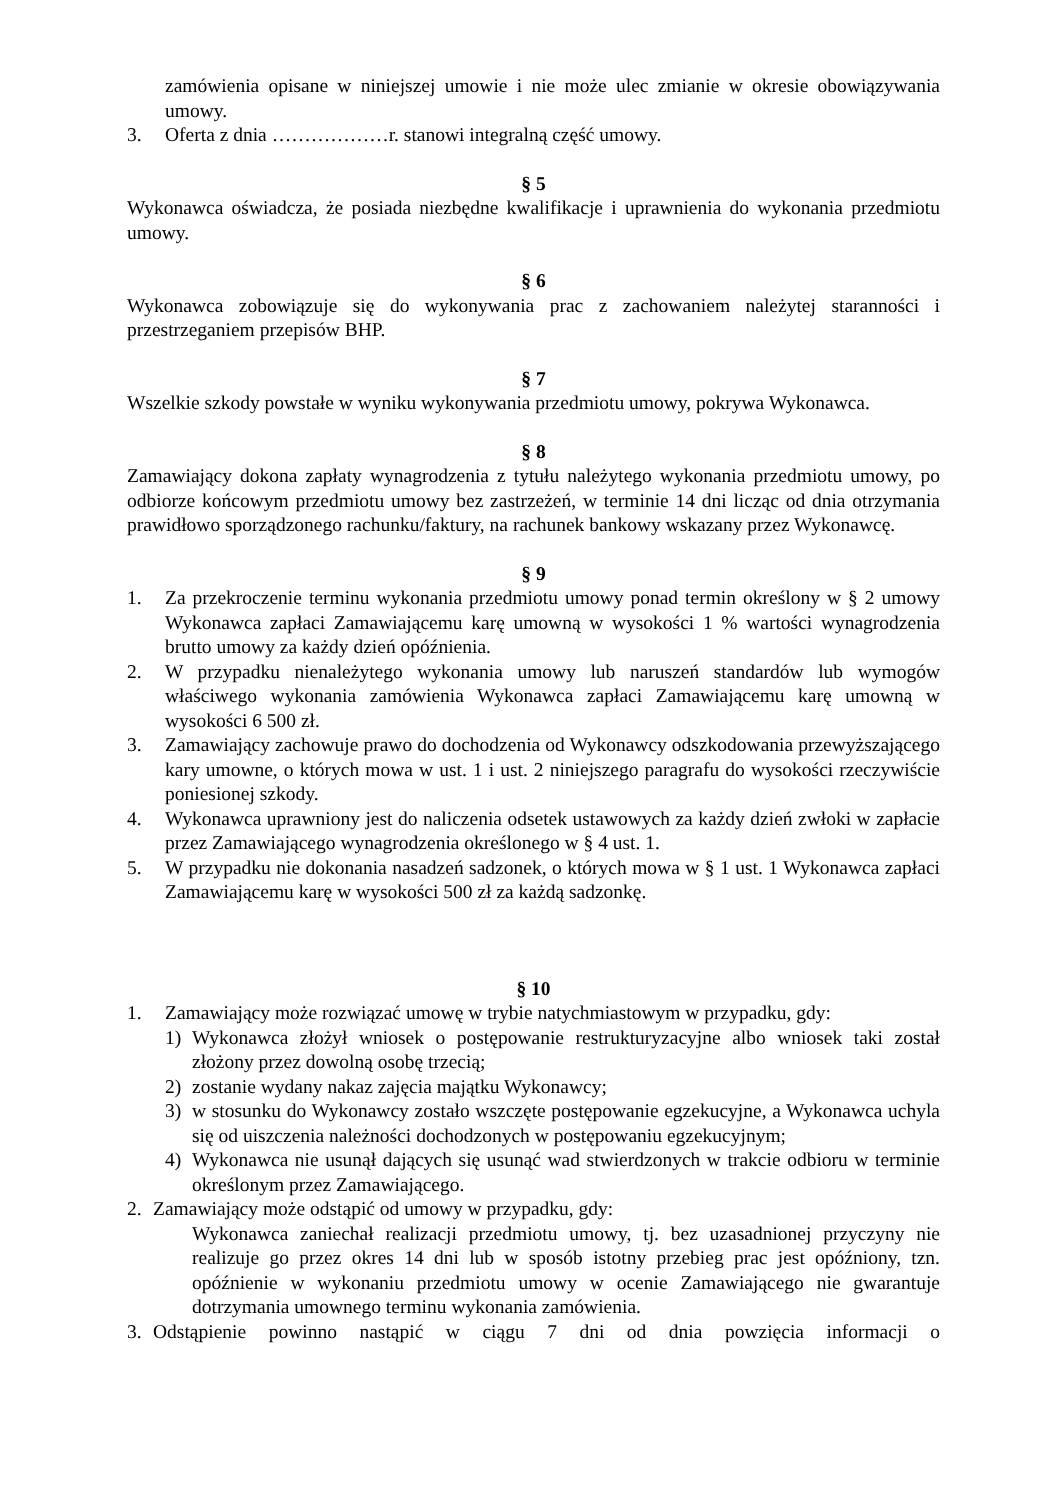zamówienia opisane w niniejszej umowie i nie może ulec zmianie w okresie obowiązywania umowy.
3. Oferta z dnia ………………r. stanowi integralną część umowy.
§ 5
Wykonawca oświadcza, że posiada niezbędne kwalifikacje i uprawnienia do wykonania przedmiotu umowy.
§ 6
Wykonawca zobowiązuje się do wykonywania prac z zachowaniem należytej staranności i przestrzeganiem przepisów BHP.
§ 7
Wszelkie szkody powstałe w wyniku wykonywania przedmiotu umowy, pokrywa Wykonawca.
§ 8
Zamawiający dokona zapłaty wynagrodzenia z tytułu należytego wykonania przedmiotu umowy, po odbiorze końcowym przedmiotu umowy bez zastrzeżeń, w terminie 14 dni licząc od dnia otrzymania prawidłowo sporządzonego rachunku/faktury, na rachunek bankowy wskazany przez Wykonawcę.
§ 9
1. Za przekroczenie terminu wykonania przedmiotu umowy ponad termin określony w § 2 umowy Wykonawca zapłaci Zamawiającemu karę umowną w wysokości 1 % wartości wynagrodzenia brutto umowy za każdy dzień opóźnienia.
2. W przypadku nienależytego wykonania umowy lub naruszeń standardów lub wymogów właściwego wykonania zamówienia Wykonawca zapłaci Zamawiającemu karę umowną w wysokości 6 500 zł.
3. Zamawiający zachowuje prawo do dochodzenia od Wykonawcy odszkodowania przewyższającego kary umowne, o których mowa w ust. 1 i ust. 2 niniejszego paragrafu do wysokości rzeczywiście poniesionej szkody.
4. Wykonawca uprawniony jest do naliczenia odsetek ustawowych za każdy dzień zwłoki w zapłacie przez Zamawiającego wynagrodzenia określonego w § 4 ust. 1.
5. W przypadku nie dokonania nasadzeń sadzonek, o których mowa w § 1 ust. 1 Wykonawca zapłaci Zamawiającemu karę w wysokości 500 zł za każdą sadzonkę.
§ 10
1. Zamawiający może rozwiązać umowę w trybie natychmiastowym w przypadku, gdy:
1) Wykonawca złożył wniosek o postępowanie restrukturyzacyjne albo wniosek taki został złożony przez dowolną osobę trzecią;
2) zostanie wydany nakaz zajęcia majątku Wykonawcy;
3) w stosunku do Wykonawcy zostało wszczęte postępowanie egzekucyjne, a Wykonawca uchyla się od uiszczenia należności dochodzonych w postępowaniu egzekucyjnym;
4) Wykonawca nie usunął dających się usunąć wad stwierdzonych w trakcie odbioru w terminie określonym przez Zamawiającego.
2. Zamawiający może odstąpić od umowy w przypadku, gdy:
Wykonawca zaniechał realizacji przedmiotu umowy, tj. bez uzasadnionej przyczyny nie realizuje go przez okres 14 dni lub w sposób istotny przebieg prac jest opóźniony, tzn. opóźnienie w wykonaniu przedmiotu umowy w ocenie Zamawiającego nie gwarantuje dotrzymania umownego terminu wykonania zamówienia.
3. Odstąpienie powinno nastąpić w ciągu 7 dni od dnia powzięcia informacji o